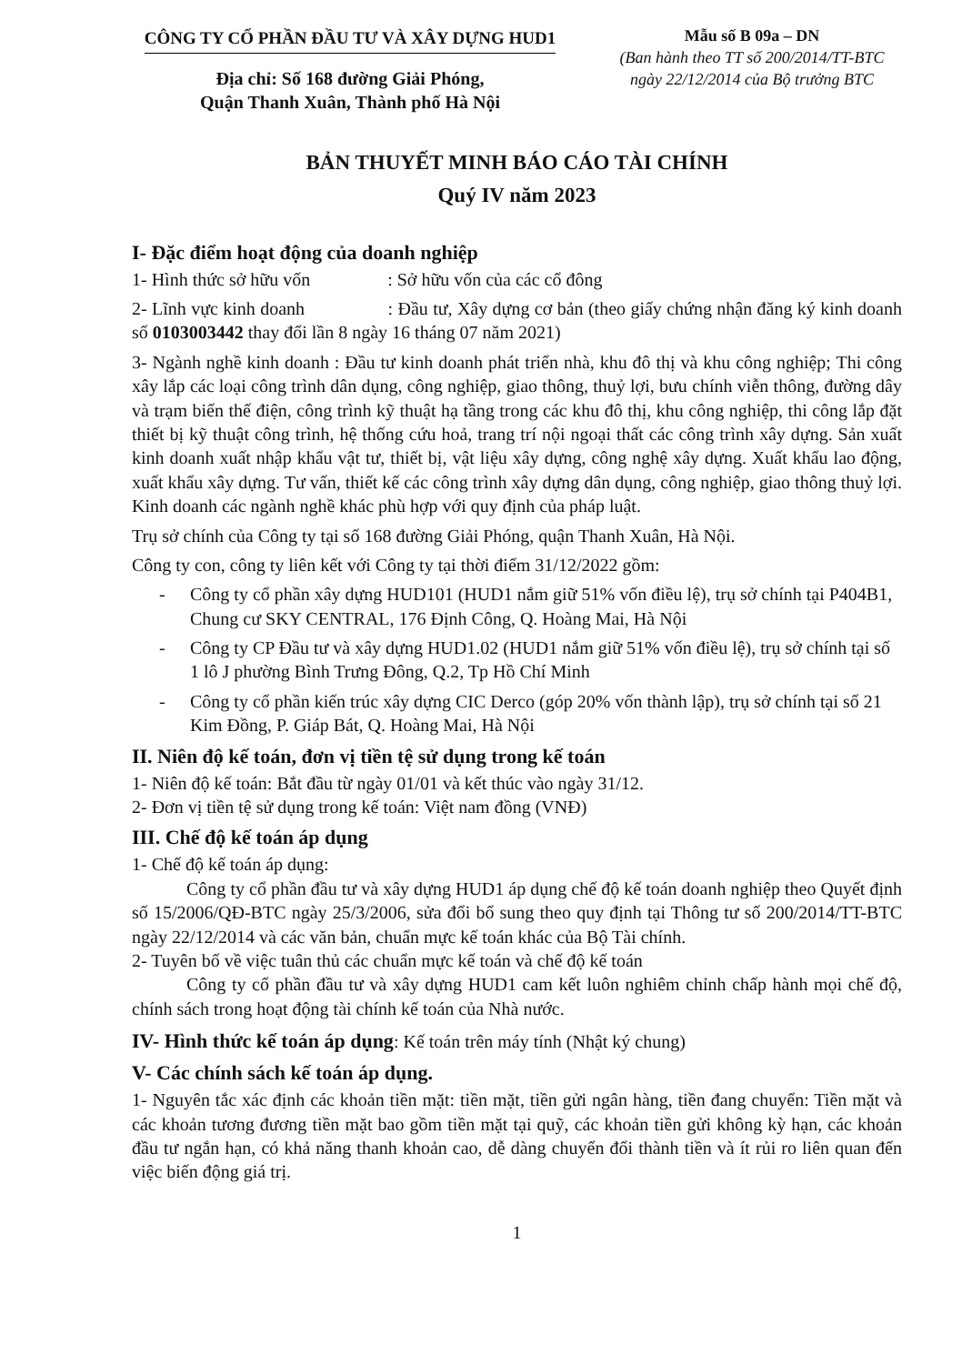CÔNG TY CỔ PHẦN ĐẦU TƯ VÀ XÂY DỰNG HUD1
Địa chỉ: Số 168 đường Giải Phóng,
Quận Thanh Xuân, Thành phố Hà Nội
Mẫu số B 09a – DN
(Ban hành theo TT số 200/2014/TT-BTC
ngày 22/12/2014 của Bộ trưởng BTC
BẢN THUYẾT MINH BÁO CÁO TÀI CHÍNH
Quý IV năm 2023
I- Đặc điểm hoạt động của doanh nghiệp
1- Hình thức sở hữu vốn : Sở hữu vốn của các cổ đông
2- Lĩnh vực kinh doanh : Đầu tư, Xây dựng cơ bản (theo giấy chứng nhận đăng ký kinh doanh số 0103003442 thay đổi lần 8 ngày 16 tháng 07 năm 2021)
3- Ngành nghề kinh doanh : Đầu tư kinh doanh phát triển nhà, khu đô thị và khu công nghiệp; Thi công xây lắp các loại công trình dân dụng, công nghiệp, giao thông, thuỷ lợi, bưu chính viễn thông, đường dây và trạm biến thế điện, công trình kỹ thuật hạ tầng trong các khu đô thị, khu công nghiệp, thi công lắp đặt thiết bị kỹ thuật công trình, hệ thống cứu hoả, trang trí nội ngoại thất các công trình xây dựng. Sản xuất kinh doanh xuất nhập khẩu vật tư, thiết bị, vật liệu xây dựng, công nghệ xây dựng. Xuất khẩu lao động, xuất khẩu xây dựng. Tư vấn, thiết kế các công trình xây dựng dân dụng, công nghiệp, giao thông thuỷ lợi. Kinh doanh các ngành nghề khác phù hợp với quy định của pháp luật.
Trụ sở chính của Công ty tại số 168 đường Giải Phóng, quận Thanh Xuân, Hà Nội.
Công ty con, công ty liên kết với Công ty tại thời điểm 31/12/2022 gồm:
- Công ty cổ phần xây dựng HUD101 (HUD1 nắm giữ 51% vốn điều lệ), trụ sở chính tại P404B1, Chung cư SKY CENTRAL, 176 Định Công, Q. Hoàng Mai, Hà Nội
- Công ty CP Đầu tư và xây dựng HUD1.02 (HUD1 nắm giữ 51% vốn điều lệ), trụ sở chính tại số 1 lô J phường Bình Trưng Đông, Q.2, Tp Hồ Chí Minh
- Công ty cổ phần kiến trúc xây dựng CIC Derco (góp 20% vốn thành lập), trụ sở chính tại số 21 Kim Đồng, P. Giáp Bát, Q. Hoàng Mai, Hà Nội
II. Niên độ kế toán, đơn vị tiền tệ sử dụng trong kế toán
1- Niên độ kế toán: Bắt đầu từ ngày 01/01 và kết thúc vào ngày 31/12.
2- Đơn vị tiền tệ sử dụng trong kế toán: Việt nam đồng (VNĐ)
III. Chế độ kế toán áp dụng
1- Chế độ kế toán áp dụng:
Công ty cổ phần đầu tư và xây dựng HUD1 áp dụng chế độ kế toán doanh nghiệp theo Quyết định số 15/2006/QĐ-BTC ngày 25/3/2006, sửa đổi bổ sung theo quy định tại Thông tư số 200/2014/TT-BTC ngày 22/12/2014 và các văn bản, chuẩn mực kế toán khác của Bộ Tài chính.
2- Tuyên bố về việc tuân thủ các chuẩn mực kế toán và chế độ kế toán
Công ty cổ phần đầu tư và xây dựng HUD1 cam kết luôn nghiêm chỉnh chấp hành mọi chế độ, chính sách trong hoạt động tài chính kế toán của Nhà nước.
IV- Hình thức kế toán áp dụng: Kế toán trên máy tính (Nhật ký chung)
V- Các chính sách kế toán áp dụng.
1- Nguyên tắc xác định các khoản tiền mặt: tiền mặt, tiền gửi ngân hàng, tiền đang chuyển: Tiền mặt và các khoản tương đương tiền mặt bao gồm tiền mặt tại quỹ, các khoản tiền gửi không kỳ hạn, các khoản đầu tư ngắn hạn, có khả năng thanh khoản cao, dễ dàng chuyển đổi thành tiền và ít rủi ro liên quan đến việc biến động giá trị.
1